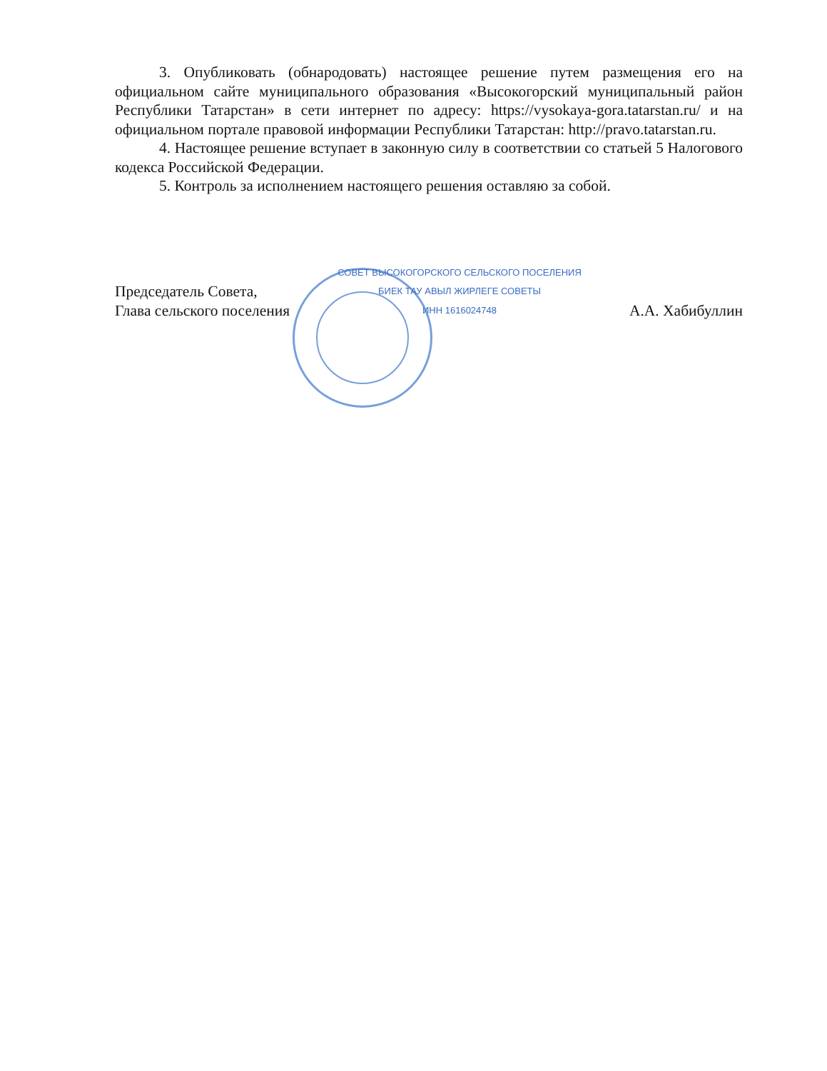3. Опубликовать (обнародовать) настоящее решение путем размещения его на официальном сайте муниципального образования «Высокогорский муниципальный район Республики Татарстан» в сети интернет по адресу: https://vysokaya-gora.tatarstan.ru/ и на официальном портале правовой информации Республики Татарстан: http://pravo.tatarstan.ru.
4. Настоящее решение вступает в законную силу в соответствии со статьей 5 Налогового кодекса Российской Федерации.
5. Контроль за исполнением настоящего решения оставляю за собой.
Председатель Совета,
Глава сельского поселения
СОВЕТ ВЫСОКОГОРСКОГО СЕЛЬСКОГО ПОСЕЛЕНИЯ
БИЕК ТАУ АВЫЛ ЖИРЛЕГЕ СОВЕТЫ
ИНН 1616024748
А.А. Хабибуллин